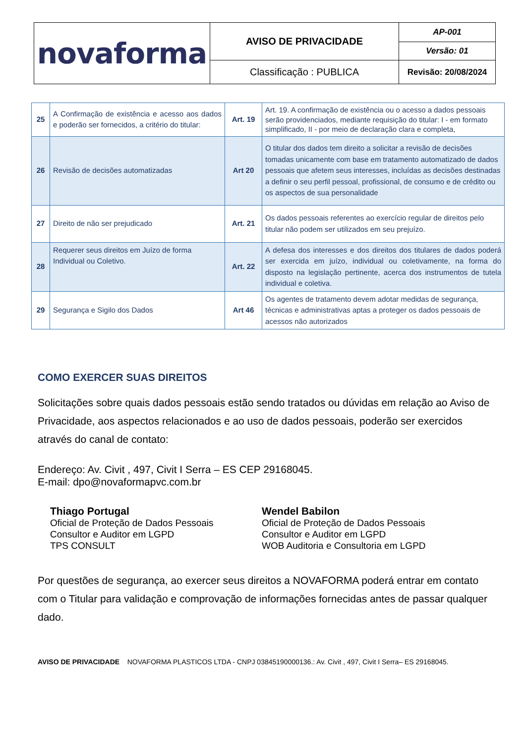| novaforma | AVISO DE PRIVACIDADE | AP-001 |
| | | Versão: 01 |
| | Classificação : PUBLICA | Revisão: 20/08/2024 |
| 25 | A Confirmação de existência e acesso aos dados e poderão ser fornecidos, a critério do titular: | Art. 19 | Art. 19. A confirmação de existência ou o acesso a dados pessoais serão providenciados, mediante requisição do titular: I - em formato simplificado, II - por meio de declaração clara e completa, |
| 26 | Revisão de decisões automatizadas | Art 20 | O titular dos dados tem direito a solicitar a revisão de decisões tomadas unicamente com base em tratamento automatizado de dados pessoais que afetem seus interesses, incluídas as decisões destinadas a definir o seu perfil pessoal, profissional, de consumo e de crédito ou os aspectos de sua personalidade |
| 27 | Direito de não ser prejudicado | Art. 21 | Os dados pessoais referentes ao exercício regular de direitos pelo titular não podem ser utilizados em seu prejuízo. |
| 28 | Requerer seus direitos em Juízo de forma Individual ou Coletivo. | Art. 22 | A defesa dos interesses e dos direitos dos titulares de dados poderá ser exercida em juízo, individual ou coletivamente, na forma do disposto na legislação pertinente, acerca dos instrumentos de tutela individual e coletiva. |
| 29 | Segurança e Sigilo dos Dados | Art 46 | Os agentes de tratamento devem adotar medidas de segurança, técnicas e administrativas aptas a proteger os dados pessoais de acessos não autorizados |
COMO EXERCER SUAS DIREITOS
Solicitações sobre quais dados pessoais estão sendo tratados ou dúvidas em relação ao Aviso de Privacidade, aos aspectos relacionados e ao uso de dados pessoais, poderão ser exercidos através do canal de contato:
Endereço: Av. Civit , 497, Civit I Serra – ES CEP 29168045.
E-mail: dpo@novaformapvc.com.br
Thiago Portugal
Oficial de Proteção de Dados Pessoais
Consultor e Auditor em LGPD
TPS CONSULT
Wendel Babilon
Oficial de Proteção de Dados Pessoais
Consultor e Auditor em LGPD
WOB Auditoria e Consultoria em LGPD
Por questões de segurança, ao exercer seus direitos a NOVAFORMA poderá entrar em contato com o Titular para validação e comprovação de informações fornecidas antes de passar qualquer dado.
AVISO DE PRIVACIDADE NOVAFORMA PLASTICOS LTDA - CNPJ 03845190000136.: Av. Civit , 497, Civit I Serra– ES 29168045.